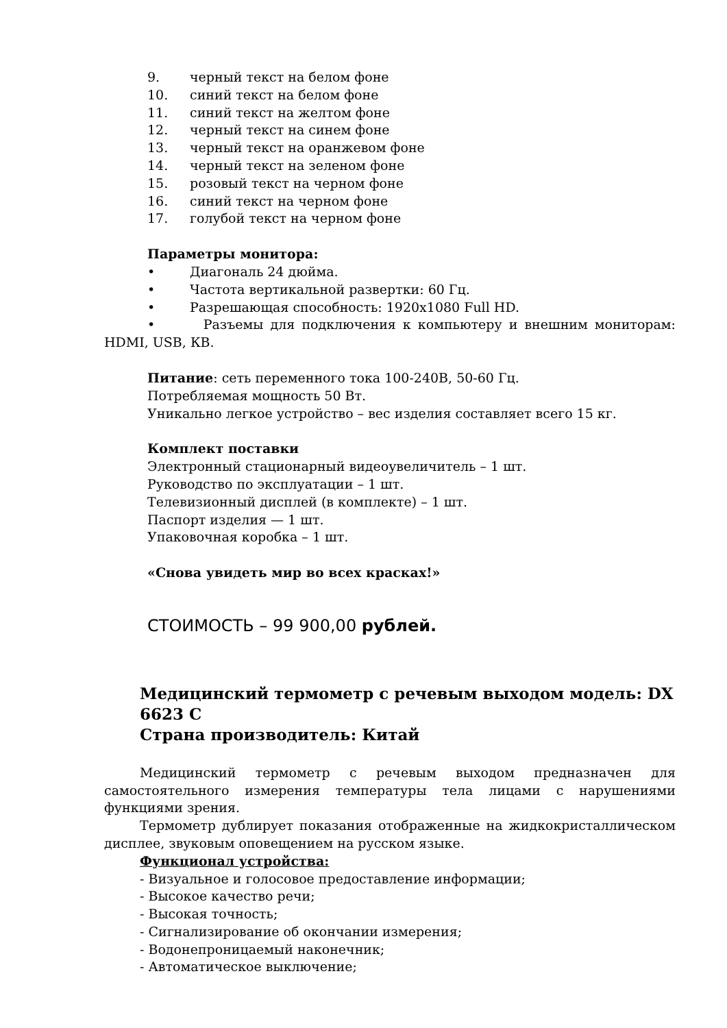9. черный текст на белом фоне
10. синий текст на белом фоне
11. синий текст на желтом фоне
12. черный текст на синем фоне
13. черный текст на оранжевом фоне
14. черный текст на зеленом фоне
15. розовый текст на черном фоне
16. синий текст на черном фоне
17. голубой текст на черном фоне
Параметры монитора:
• Диагональ 24 дюйма.
• Частота вертикальной развертки: 60 Гц.
• Разрешающая способность: 1920х1080 Full HD.
• Разъемы для подключения к компьютеру и внешним мониторам: HDMI, USB, КВ.
Питание: сеть переменного тока 100-240В, 50-60 Гц.
Потребляемая мощность 50 Вт.
Уникально легкое устройство – вес изделия составляет всего 15 кг.
Комплект поставки
Электронный стационарный видеоувеличитель – 1 шт.
Руководство по эксплуатации – 1 шт.
Телевизионный дисплей (в комплекте) – 1 шт.
Паспорт изделия — 1 шт.
Упаковочная коробка – 1 шт.
«Снова увидеть мир во всех красках!»
СТОИМОСТЬ – 99 900,00 рублей.
Медицинский термометр с речевым выходом модель: DX 6623 C
Страна производитель: Китай
Медицинский термометр с речевым выходом предназначен для самостоятельного измерения температуры тела лицами с нарушениями функциями зрения.
Термометр дублирует показания отображенные на жидкокристаллическом дисплее, звуковым оповещением на русском языке.
Функционал устройства:
- Визуальное и голосовое предоставление информации;
- Высокое качество речи;
- Высокая точность;
- Сигнализирование об окончании измерения;
- Водонепроницаемый наконечник;
- Автоматическое выключение;